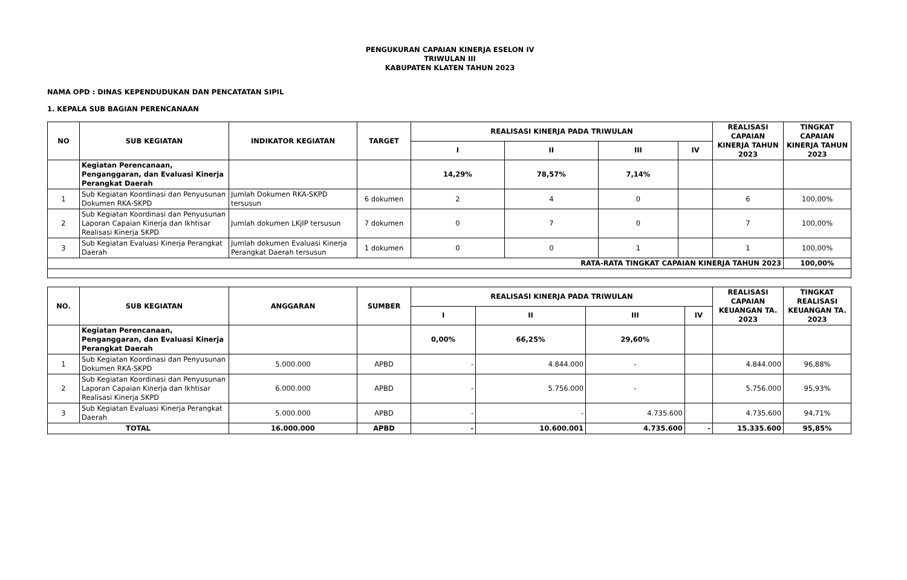PENGUKURAN CAPAIAN KINERJA ESELON IV
TRIWULAN III
KABUPATEN KLATEN TAHUN 2023
NAMA OPD : DINAS KEPENDUDUKAN DAN PENCATATAN SIPIL
1. KEPALA SUB BAGIAN PERENCANAAN
| NO | SUB KEGIATAN | INDIKATOR KEGIATAN | TARGET | REALISASI KINERJA PADA TRIWULAN | | | | REALISASI CAPAIAN KINERJA TAHUN 2023 | TINGKAT CAPAIAN KINERJA TAHUN 2023 |
| --- | --- | --- | --- | --- | --- | --- | --- | --- | --- |
| | | | | I | II | III | IV | | |
| | Kegiatan Perencanaan, Penganggaran, dan Evaluasi Kinerja Perangkat Daerah | | | 14,29% | 78,57% | 7,14% | | | |
| 1 | Sub Kegiatan Koordinasi dan Penyusunan Dokumen RKA-SKPD | Jumlah Dokumen RKA-SKPD tersusun | 6 dokumen | 2 | 4 | 0 | | 6 | 100,00% |
| 2 | Sub Kegiatan Koordinasi dan Penyusunan Laporan Capaian Kinerja dan Ikhtisar Realisasi Kinerja SKPD | Jumlah dokumen LKjIP tersusun | 7 dokumen | 0 | 7 | 0 | | 7 | 100,00% |
| 3 | Sub Kegiatan Evaluasi Kinerja Perangkat Daerah | Jumlah dokumen Evaluasi Kinerja Perangkat Daerah tersusun | 1 dokumen | 0 | 0 | 1 | | 1 | 100,00% |
| RATA-RATA TINGKAT CAPAIAN KINERJA TAHUN 2023 | | | | | | | | | 100,00% |
| NO. | SUB KEGIATAN | ANGGARAN | SUMBER | REALISASI KINERJA PADA TRIWULAN | | | | REALISASI CAPAIAN KEUANGAN TA. 2023 | TINGKAT REALISASI KEUANGAN TA. 2023 |
| --- | --- | --- | --- | --- | --- | --- | --- | --- | --- |
| | | | | I | II | III | IV | | |
| | Kegiatan Perencanaan, Penganggaran, dan Evaluasi Kinerja Perangkat Daerah | | | 0,00% | 66,25% | 29,60% | | | |
| 1 | Sub Kegiatan Koordinasi dan Penyusunan Dokumen RKA-SKPD | 5.000.000 | APBD | - | 4.844.000 | - | | 4.844.000 | 96,88% |
| 2 | Sub Kegiatan Koordinasi dan Penyusunan Laporan Capaian Kinerja dan Ikhtisar Realisasi Kinerja SKPD | 6.000.000 | APBD | - | 5.756.000 | - | | 5.756.000 | 95,93% |
| 3 | Sub Kegiatan Evaluasi Kinerja Perangkat Daerah | 5.000.000 | APBD | - | - | 4.735.600 | | 4.735.600 | 94,71% |
| TOTAL | | 16.000.000 | APBD | - | 10.600.001 | 4.735.600 | - | 15.335.600 | 95,85% |